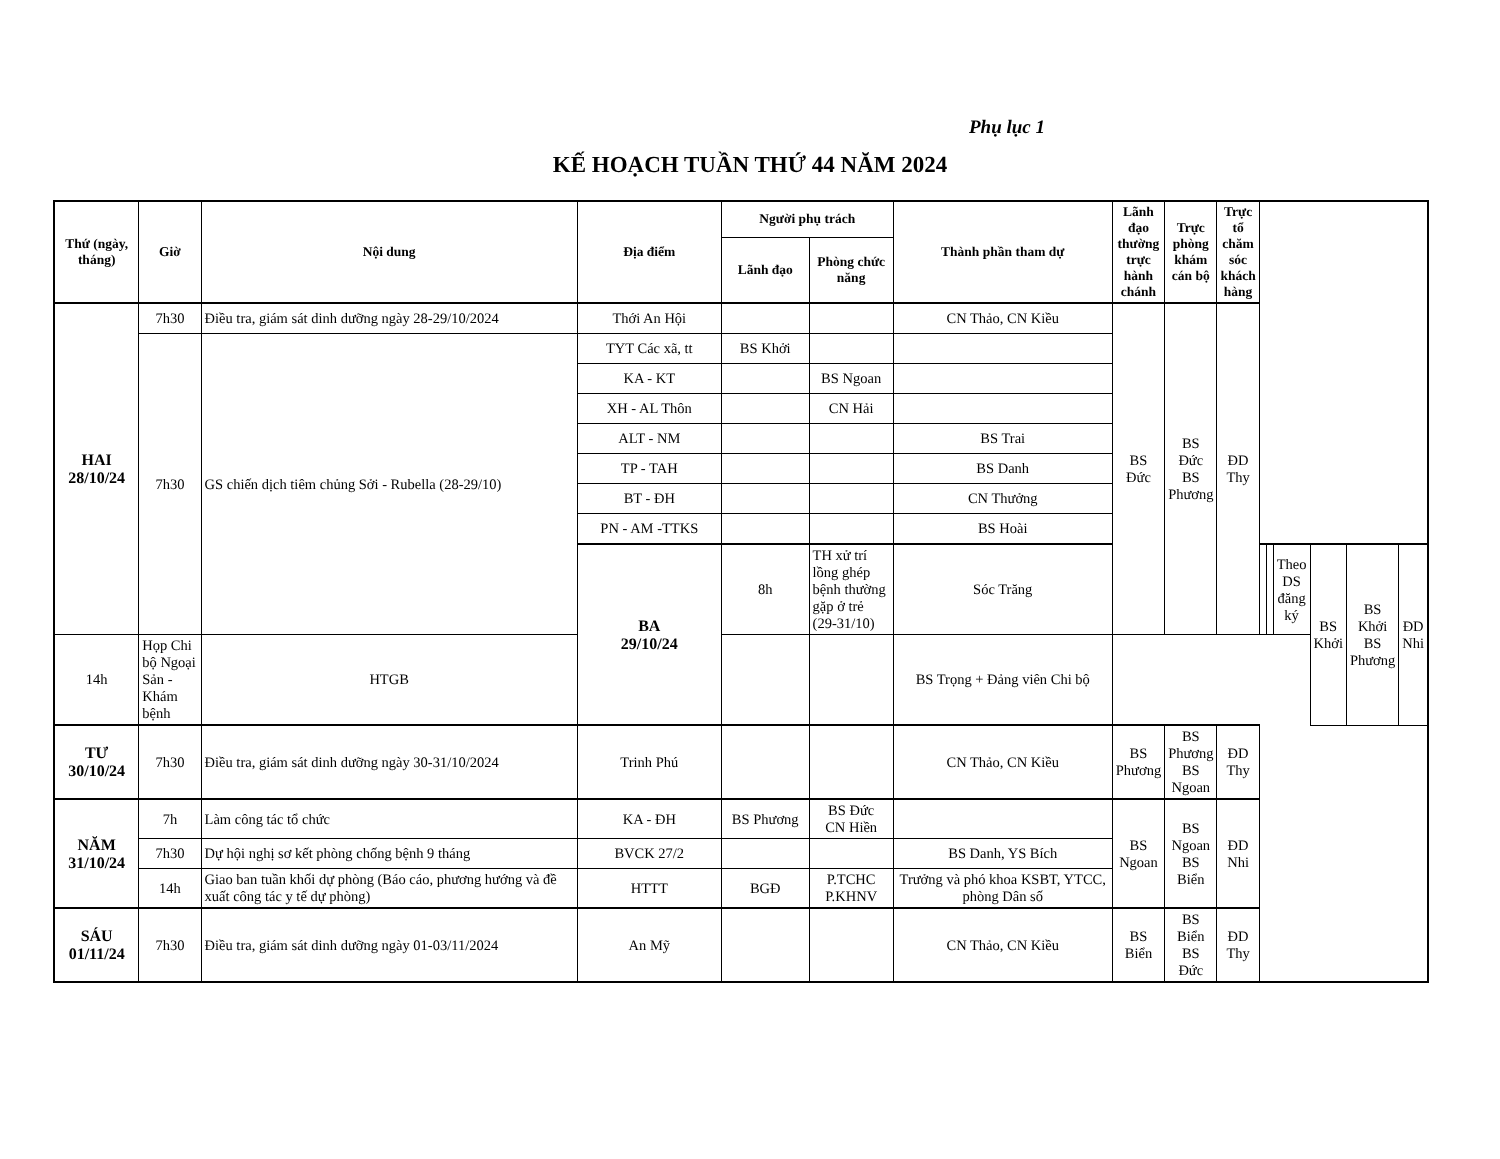Phụ lục 1
KẾ HOẠCH TUẦN THỨ 44 NĂM 2024
| Thứ (ngày, tháng) | Giờ | Nội dung | Địa điểm | Người phụ trách | | Thành phần tham dự | Lãnh đạo thường trực hành chánh | Trực phòng khám cán bộ | Trực tổ chăm sóc khách hàng | | | | | | |
| --- | --- | --- | --- | --- | --- | --- | --- | --- | --- | --- | --- | --- | --- | --- | --- |
| | | | | Lãnh đạo | Phòng chức năng | | | | | | | | | | |
| HAI 28/10/24 | 7h30 | Điều tra, giám sát dinh dưỡng ngày 28-29/10/2024 | Thới An Hội | | | CN Thảo, CN Kiều | BS Đức | BS Đức BS Phương | ĐD Thy | | | | | | |
| | 7h30 | GS chiến dịch tiêm chủng Sởi - Rubella (28-29/10) | TYT Các xã, tt | BS Khởi | | | | | | | | | | | |
| | | | KA - KT | | BS Ngoan | | | | | | | | | | |
| | | | XH - AL Thôn | | CN Hải | | | | | | | | | | |
| | | | ALT - NM | | | BS Trai | | | | | | | | | |
| | | | TP - TAH | | | BS Danh | | | | | | | | | |
| | | | BT - ĐH | | | CN Thưởng | | | | | | | | | |
| | | | PN - AM -TTKS | | | BS Hoài | | | | | | | | | |
| | | | BA 29/10/24 | 8h | TH xử trí lồng ghép bệnh thường gặp ở trẻ (29-31/10) | Sóc Trăng | | | | | | Theo DS đăng ký | BS Khởi | BS Khởi BS Phương | ĐD Nhi |
| 14h | Họp Chi bộ Ngoại Sản - Khám bệnh | HTGB | | | | BS Trọng + Đảng viên Chi bộ | | | | | | | | | |
| TƯ 30/10/24 | 7h30 | Điều tra, giám sát dinh dưỡng ngày 30-31/10/2024 | Trinh Phú | | | CN Thảo, CN Kiều | BS Phương | BS Phương BS Ngoan | ĐD Thy | | | | | | |
| NĂM 31/10/24 | 7h | Làm công tác tổ chức | KA - ĐH | BS Phương | BS Đức CN Hiền | | BS Ngoan | BS Ngoan BS Biển | ĐD Nhi | | | | | | |
| | 7h30 | Dự hội nghị sơ kết phòng chống bệnh 9 tháng | BVCK 27/2 | | | BS Danh, YS Bích | | | | | | | | | |
| | 14h | Giao ban tuần khối dự phòng (Báo cáo, phương hướng và đề xuất công tác y tế dự phòng) | HTTT | BGĐ | P.TCHC P.KHNV | Trưởng và phó khoa KSBT, YTCC, phòng Dân số | | | | | | | | | |
| SÁU 01/11/24 | 7h30 | Điều tra, giám sát dinh dưỡng ngày 01-03/11/2024 | An Mỹ | | | CN Thảo, CN Kiều | BS Biển | BS Biển BS Đức | ĐD Thy | | | | | | |